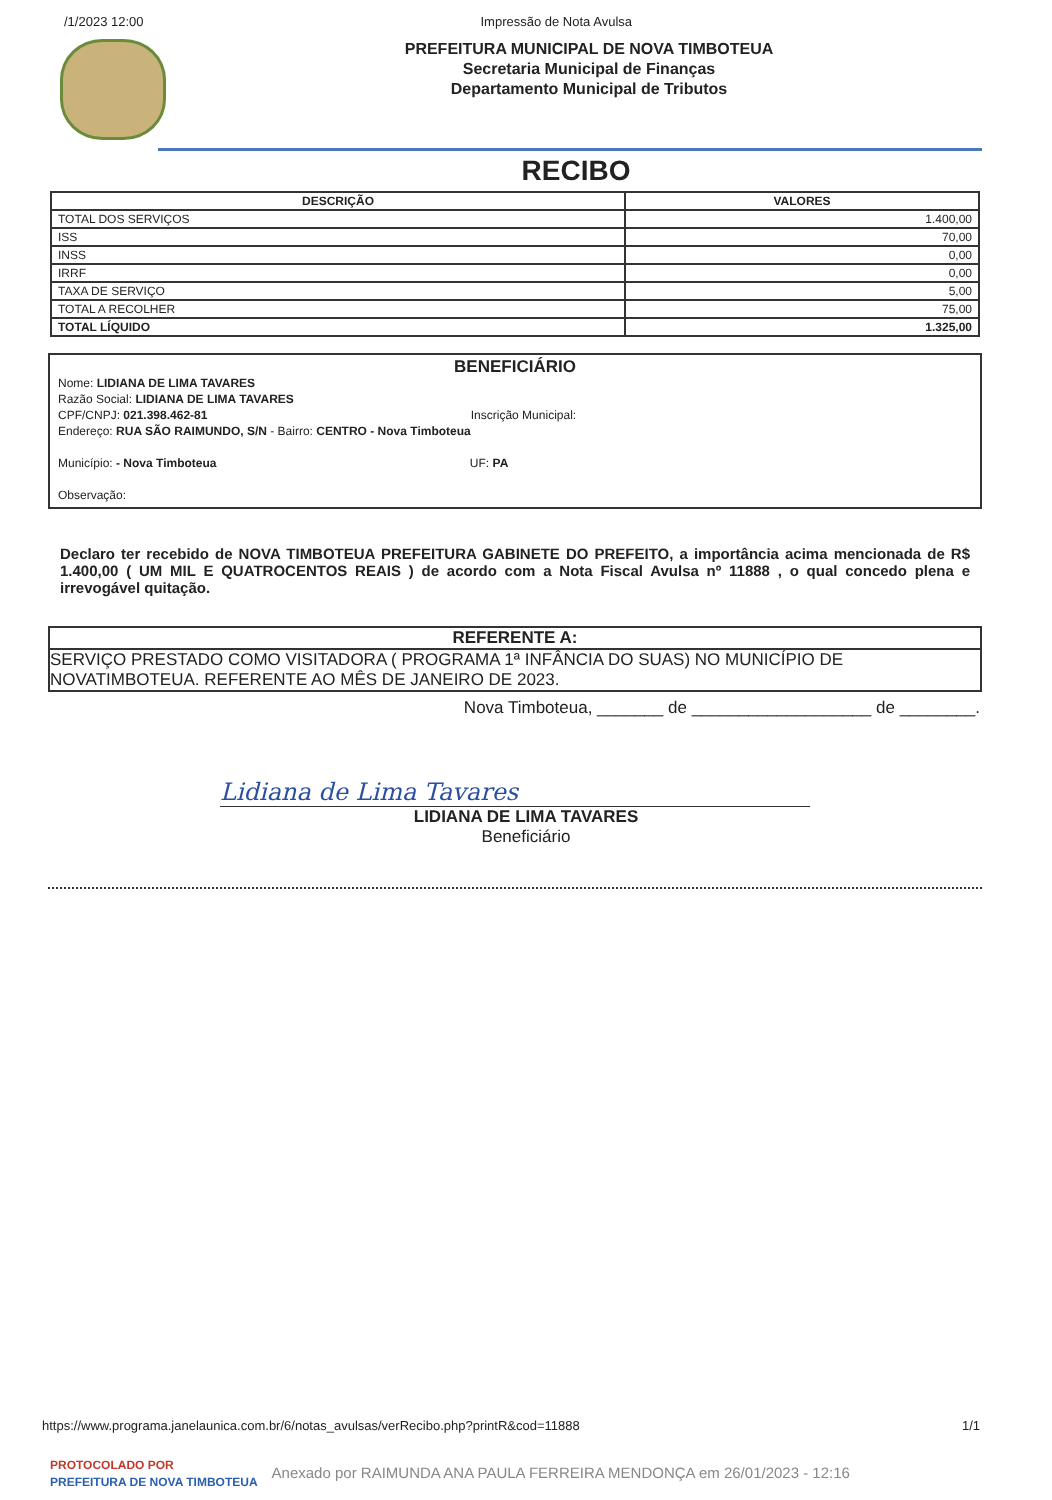/1/2023 12:00 Impressão de Nota Avulsa
PREFEITURA MUNICIPAL DE NOVA TIMBOTEUA
Secretaria Municipal de Finanças
Departamento Municipal de Tributos
RECIBO
| DESCRIÇÃO | VALORES |
| --- | --- |
| TOTAL DOS SERVIÇOS | 1.400,00 |
| ISS | 70,00 |
| INSS | 0,00 |
| IRRF | 0,00 |
| TAXA DE SERVIÇO | 5,00 |
| TOTAL A RECOLHER | 75,00 |
| TOTAL LÍQUIDO | 1.325,00 |
BENEFICIÁRIO
Nome: LIDIANA DE LIMA TAVARES
Razão Social: LIDIANA DE LIMA TAVARES
CPF/CNPJ: 021.398.462-81 Inscrição Municipal:
Endereço: RUA SÃO RAIMUNDO, S/N - Bairro: CENTRO - Nova Timboteua
Município: - Nova Timboteua UF: PA
Observação:
Declaro ter recebido de NOVA TIMBOTEUA PREFEITURA GABINETE DO PREFEITO, a importância acima mencionada de R$ 1.400,00 ( UM MIL E QUATROCENTOS REAIS ) de acordo com a Nota Fiscal Avulsa nº 11888 , o qual concedo plena e irrevogável quitação.
REFERENTE A:
SERVIÇO PRESTADO COMO VISITADORA ( PROGRAMA 1ª INFÂNCIA DO SUAS) NO MUNICÍPIO DE NOVATIMBOTEUA. REFERENTE AO MÊS DE JANEIRO DE 2023.
Nova Timboteua, _______ de ___________________ de ________.
Lidiana de Lima Tavares
LIDIANA DE LIMA TAVARES
Beneficiário
https://www.programa.janelaunica.com.br/6/notas_avulsas/verRecibo.php?printR&cod=11888 1/1
PROTOCOLADO POR
PREFEITURA DE NOVA TIMBOTEUA Anexado por RAIMUNDA ANA PAULA FERREIRA MENDONÇA em 26/01/2023 - 12:16